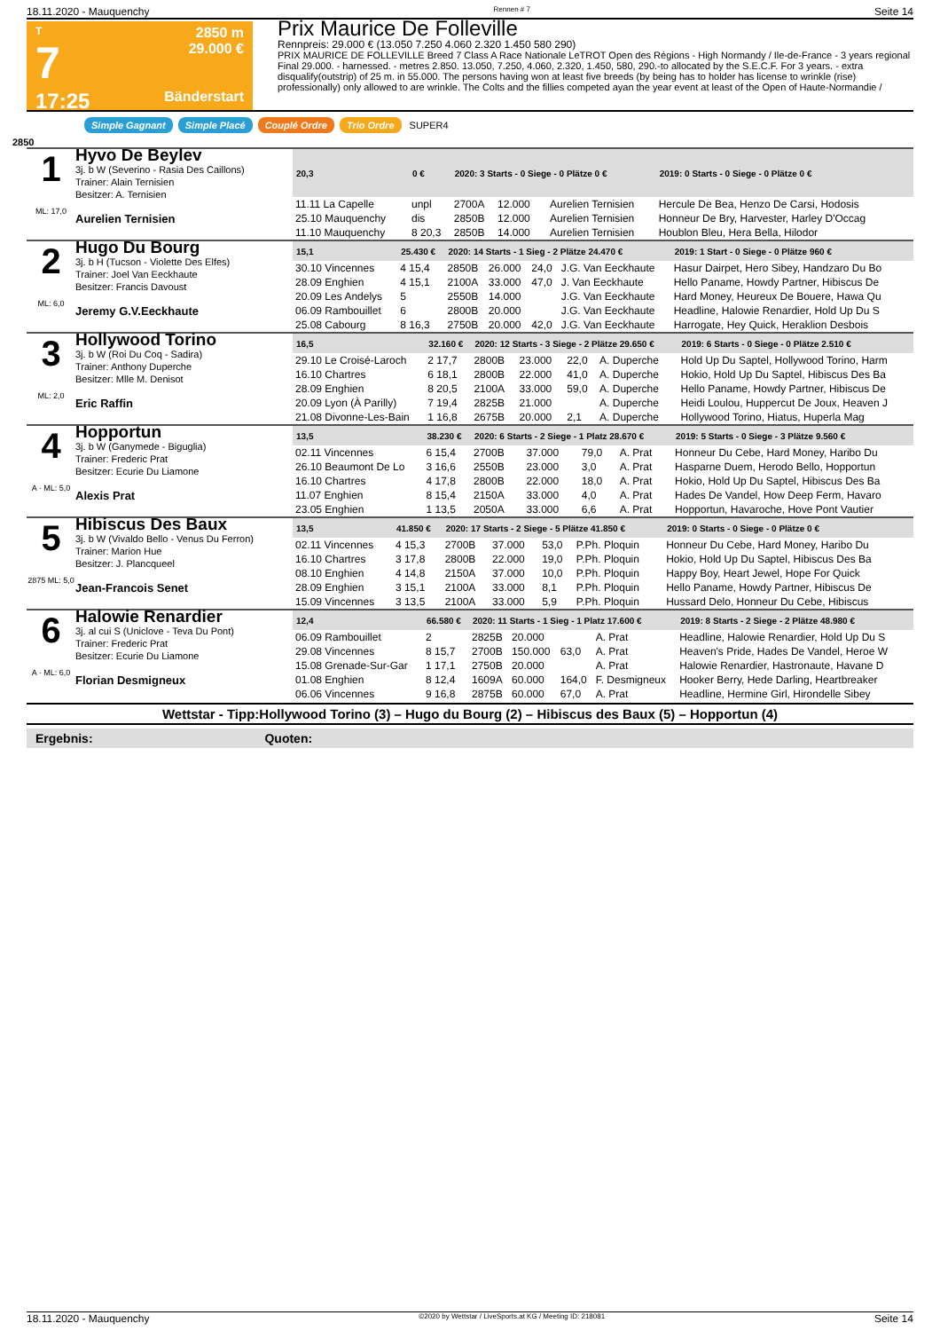18.11.2020 - Mauquenchy Rennen # 7 Seite 14
T
7
17:25
2850 m
29.000 €
Bänderstart
Prix Maurice De Folleville
Rennpreis: 29.000 € (13.050 7.250 4.060 2.320 1.450 580 290)
PRIX MAURICE DE FOLLEVILLE Breed 7 Class A Race Nationale LeTROT Open des Régions - High Normandy / Ile-de-France - 3 years regional Final 29.000. - harnessed. - metres 2.850. 13.050, 7.250, 4.060, 2.320, 1.450, 580, 290.-to allocated by the S.E.C.F. For 3 years. - extra disqualify(outstrip) of 25 m. in 55.000. The persons having won at least five breeds (by being has to holder has license to wrinkle (rise) professionally) only allowed to are wrinkle. The Colts and the fillies competed ayan the year event at least of the Open of Haute-Normandie /
Simple Gagnant Simple Placé Couplé Ordre Trio Ordre SUPER4
2850
1
ML: 17,0
Hyvo De Beylev
3j. b W (Severino - Rasia Des Caillons)
Trainer: Alain Ternisien
Besitzer: A. Ternisien
Aurelien Ternisien
| 20,3 | 0 € | 2020: 3 Starts - 0 Siege - 0 Plätze 0 € | | | | 2019: 0 Starts - 0 Siege - 0 Plätze 0 € |
| --- | --- | --- | --- | --- | --- | --- |
| 11.11 La Capelle | unpl | 2700A | 12.000 | | Aurelien Ternisien | Hercule De Bea, Henzo De Carsi, Hodosis |
| 25.10 Mauquenchy | dis | 2850B | 12.000 | | Aurelien Ternisien | Honneur De Bry, Harvester, Harley D'Occag |
| 11.10 Mauquenchy | 8 20,3 | 2850B | 14.000 | | Aurelien Ternisien | Houblon Bleu, Hera Bella, Hilodor |
2
ML: 6,0
Hugo Du Bourg
3j. b H (Tucson - Violette Des Elfes)
Trainer: Joel Van Eeckhaute
Besitzer: Francis Davoust
Jeremy G.V.Eeckhaute
| 15,1 | 25.430 € | 2020: 14 Starts - 1 Sieg - 2 Plätze 24.470 € | | | | 2019: 1 Start - 0 Siege - 0 Plätze 960 € |
| --- | --- | --- | --- | --- | --- | --- |
| 30.10 Vincennes | 4 15,4 | 2850B | 26.000 | 24,0 | J.G. Van Eeckhaute | Hasur Dairpet, Hero Sibey, Handzaro Du Bo |
| 28.09 Enghien | 4 15,1 | 2100A | 33.000 | 47,0 | J. Van Eeckhaute | Hello Paname, Howdy Partner, Hibiscus De |
| 20.09 Les Andelys | 5 | 2550B | 14.000 | | J.G. Van Eeckhaute | Hard Money, Heureux De Bouere, Hawa Qu |
| 06.09 Rambouillet | 6 | 2800B | 20.000 | | J.G. Van Eeckhaute | Headline, Halowie Renardier, Hold Up Du S |
| 25.08 Cabourg | 8 16,3 | 2750B | 20.000 | 42,0 | J.G. Van Eeckhaute | Harrogate, Hey Quick, Heraklion Desbois |
3
ML: 2,0
Hollywood Torino
3j. b W (Roi Du Coq - Sadira)
Trainer: Anthony Duperche
Besitzer: Mlle M. Denisot
Eric Raffin
| 16,5 | 32.160 € | 2020: 12 Starts - 3 Siege - 2 Plätze 29.650 € | | | | 2019: 6 Starts - 0 Siege - 0 Plätze 2.510 € |
| --- | --- | --- | --- | --- | --- | --- |
| 29.10 Le Croisé-Laroch | 2 17,7 | 2800B | 23.000 | 22,0 | A. Duperche | Hold Up Du Saptel, Hollywood Torino, Harm |
| 16.10 Chartres | 6 18,1 | 2800B | 22.000 | 41,0 | A. Duperche | Hokio, Hold Up Du Saptel, Hibiscus Des Ba |
| 28.09 Enghien | 8 20,5 | 2100A | 33.000 | 59,0 | A. Duperche | Hello Paname, Howdy Partner, Hibiscus De |
| 20.09 Lyon (À Parilly) | 7 19,4 | 2825B | 21.000 | | A. Duperche | Heidi Loulou, Huppercut De Joux, Heaven J |
| 21.08 Divonne-Les-Bain | 1 16,8 | 2675B | 20.000 | 2,1 | A. Duperche | Hollywood Torino, Hiatus, Huperla Mag |
4
A · ML: 5,0
Hopportun
3j. b W (Ganymede - Biguglia)
Trainer: Frederic Prat
Besitzer: Ecurie Du Liamone
Alexis Prat
| 13,5 | 38.230 € | 2020: 6 Starts - 2 Siege - 1 Platz 28.670 € | | | | 2019: 5 Starts - 0 Siege - 3 Plätze 9.560 € |
| --- | --- | --- | --- | --- | --- | --- |
| 02.11 Vincennes | 6 15,4 | 2700B | 37.000 | 79,0 | A. Prat | Honneur Du Cebe, Hard Money, Haribo Du |
| 26.10 Beaumont De Lo | 3 16,6 | 2550B | 23.000 | 3,0 | A. Prat | Hasparne Duem, Herodo Bello, Hopportun |
| 16.10 Chartres | 4 17,8 | 2800B | 22.000 | 18,0 | A. Prat | Hokio, Hold Up Du Saptel, Hibiscus Des Ba |
| 11.07 Enghien | 8 15,4 | 2150A | 33.000 | 4,0 | A. Prat | Hades De Vandel, How Deep Ferm, Havaro |
| 23.05 Enghien | 1 13,5 | 2050A | 33.000 | 6,6 | A. Prat | Hopportun, Havaroche, Hove Pont Vautier |
5
2875 ML: 5,0
Hibiscus Des Baux
3j. b W (Vivaldo Bello - Venus Du Ferron)
Trainer: Marion Hue
Besitzer: J. Plancqueel
Jean-Francois Senet
| 13,5 | 41.850 € | 2020: 17 Starts - 2 Siege - 5 Plätze 41.850 € | | | | 2019: 0 Starts - 0 Siege - 0 Plätze 0 € |
| --- | --- | --- | --- | --- | --- | --- |
| 02.11 Vincennes | 4 15,3 | 2700B | 37.000 | 53,0 | P.Ph. Ploquin | Honneur Du Cebe, Hard Money, Haribo Du |
| 16.10 Chartres | 3 17,8 | 2800B | 22.000 | 19,0 | P.Ph. Ploquin | Hokio, Hold Up Du Saptel, Hibiscus Des Ba |
| 08.10 Enghien | 4 14,8 | 2150A | 37.000 | 10,0 | P.Ph. Ploquin | Happy Boy, Heart Jewel, Hope For Quick |
| 28.09 Enghien | 3 15,1 | 2100A | 33.000 | 8,1 | P.Ph. Ploquin | Hello Paname, Howdy Partner, Hibiscus De |
| 15.09 Vincennes | 3 13,5 | 2100A | 33.000 | 5,9 | P.Ph. Ploquin | Hussard Delo, Honneur Du Cebe, Hibiscus |
6
A · ML: 6,0
Halowie Renardier
3j. al cui S (Uniclove - Teva Du Pont)
Trainer: Frederic Prat
Besitzer: Ecurie Du Liamone
Florian Desmigneux
| 12,4 | 66.580 € | 2020: 11 Starts - 1 Sieg - 1 Platz 17.600 € | | | | 2019: 8 Starts - 2 Siege - 2 Plätze 48.980 € |
| --- | --- | --- | --- | --- | --- | --- |
| 06.09 Rambouillet | 2 | 2825B | 20.000 | | A. Prat | Headline, Halowie Renardier, Hold Up Du S |
| 29.08 Vincennes | 8 15,7 | 2700B | 150.000 | 63,0 | A. Prat | Heaven's Pride, Hades De Vandel, Heroe W |
| 15.08 Grenade-Sur-Gar | 1 17,1 | 2750B | 20.000 | | A. Prat | Halowie Renardier, Hastronaute, Havane D |
| 01.08 Enghien | 8 12,4 | 1609A | 60.000 | 164,0 | F. Desmigneux | Hooker Berry, Hede Darling, Heartbreaker |
| 06.06 Vincennes | 9 16,8 | 2875B | 60.000 | 67,0 | A. Prat | Headline, Hermine Girl, Hirondelle Sibey |
Wettstar - Tipp:Hollywood Torino (3) – Hugo du Bourg (2) – Hibiscus des Baux (5) – Hopportun (4)
Ergebnis: Quoten:
18.11.2020 - Mauquenchy ©2020 by Wettstar / LiveSports.at KG / Meeting ID: 218081 Seite 14